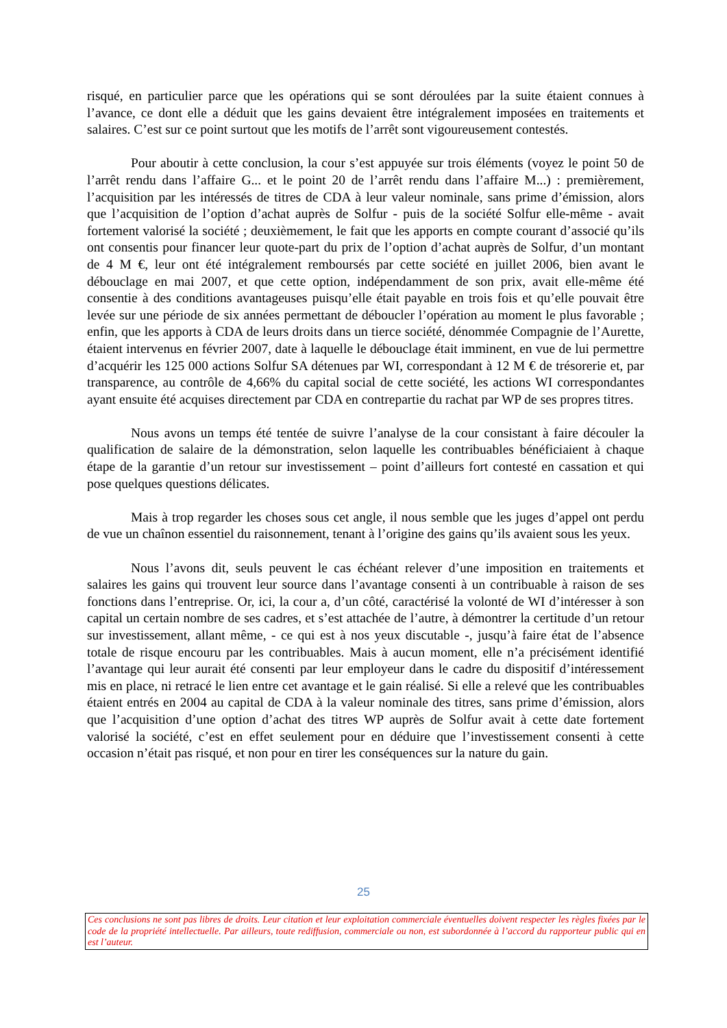risqué, en particulier parce que les opérations qui se sont déroulées par la suite étaient connues à l’avance, ce dont elle a déduit que les gains devaient être intégralement imposées en traitements et salaires. C’est sur ce point surtout que les motifs de l’arrêt sont vigoureusement contestés.
Pour aboutir à cette conclusion, la cour s’est appuyée sur trois éléments (voyez le point 50 de l’arrêt rendu dans l’affaire G... et le point 20 de l’arrêt rendu dans l’affaire M...) : premièrement, l’acquisition par les intéressés de titres de CDA à leur valeur nominale, sans prime d’émission, alors que l’acquisition de l’option d’achat auprès de Solfur - puis de la société Solfur elle-même - avait fortement valorisé la société ; deuxièmement, le fait que les apports en compte courant d’associé qu’ils ont consentis pour financer leur quote-part du prix de l’option d’achat auprès de Solfur, d’un montant de 4 M €, leur ont été intégralement remboursés par cette société en juillet 2006, bien avant le débouclage en mai 2007, et que cette option, indépendamment de son prix, avait elle-même été consentie à des conditions avantageuses puisqu’elle était payable en trois fois et qu’elle pouvait être levée sur une période de six années permettant de déboucler l’opération au moment le plus favorable ; enfin, que les apports à CDA de leurs droits dans un tierce société, dénommée Compagnie de l’Aurette, étaient intervenus en février 2007, date à laquelle le débouclage était imminent, en vue de lui permettre d’acquérir les 125 000 actions Solfur SA détenues par WI, correspondant à 12 M € de trésorerie et, par transparence, au contrôle de 4,66% du capital social de cette société, les actions WI correspondantes ayant ensuite été acquises directement par CDA en contrepartie du rachat par WP de ses propres titres.
Nous avons un temps été tentée de suivre l’analyse de la cour consistant à faire découler la qualification de salaire de la démonstration, selon laquelle les contribuables bénéficiaient à chaque étape de la garantie d’un retour sur investissement – point d’ailleurs fort contesté en cassation et qui pose quelques questions délicates.
Mais à trop regarder les choses sous cet angle, il nous semble que les juges d’appel ont perdu de vue un chaînon essentiel du raisonnement, tenant à l’origine des gains qu’ils avaient sous les yeux.
Nous l’avons dit, seuls peuvent le cas échéant relever d’une imposition en traitements et salaires les gains qui trouvent leur source dans l’avantage consenti à un contribuable à raison de ses fonctions dans l’entreprise. Or, ici, la cour a, d’un côté, caractérisé la volonté de WI d’intéresser à son capital un certain nombre de ses cadres, et s’est attachée de l’autre, à démontrer la certitude d’un retour sur investissement, allant même, - ce qui est à nos yeux discutable -, jusqu’à faire état de l’absence totale de risque encouru par les contribuables. Mais à aucun moment, elle n’a précisément identifié l’avantage qui leur aurait été consenti par leur employeur dans le cadre du dispositif d’intéressement mis en place, ni retracé le lien entre cet avantage et le gain réalisé. Si elle a relevé que les contribuables étaient entrés en 2004 au capital de CDA à la valeur nominale des titres, sans prime d’émission, alors que l’acquisition d’une option d’achat des titres WP auprès de Solfur avait à cette date fortement valorisé la société, c’est en effet seulement pour en déduire que l’investissement consenti à cette occasion n’était pas risqué, et non pour en tirer les conséquences sur la nature du gain.
25
Ces conclusions ne sont pas libres de droits. Leur citation et leur exploitation commerciale éventuelles doivent respecter les règles fixées par le code de la propriété intellectuelle. Par ailleurs, toute rediffusion, commerciale ou non, est subordonnée à l’accord du rapporteur public qui en est l’auteur.